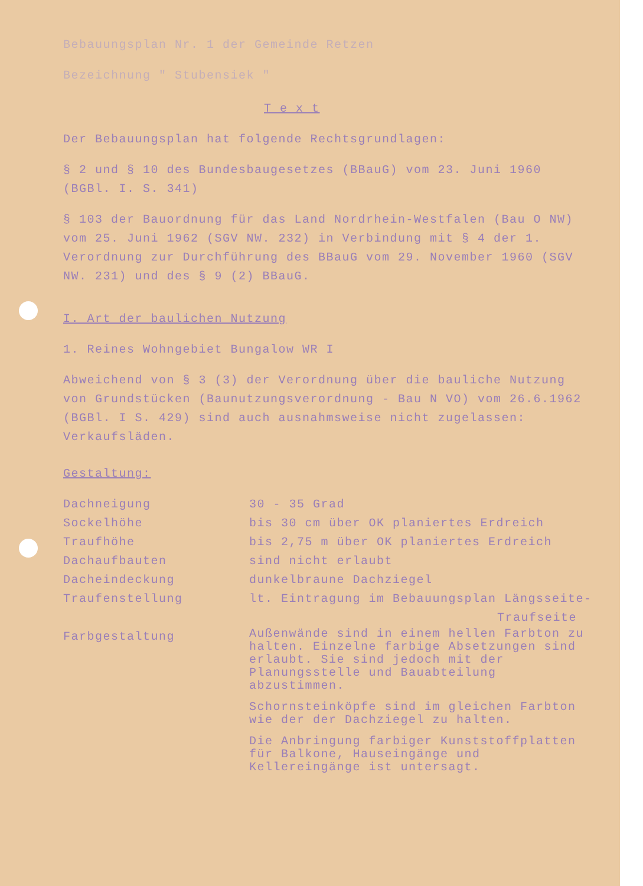Bebauungsplan Nr. 1 der Gemeinde Retzen
Bezeichnung " Stubensiek "
T e x t
Der Bebauungsplan hat folgende Rechtsgrundlagen:
§ 2 und § 10 des Bundesbaugesetzes (BBauG) vom 23. Juni 1960 (BGBl. I. S. 341)
§ 103 der Bauordnung für das Land Nordrhein-Westfalen (Bau O NW) vom 25. Juni 1962 (SGV NW. 232) in Verbindung mit § 4 der 1. Verordnung zur Durchführung des BBauG vom 29. November 1960 (SGV NW. 231) und des § 9 (2) BBauG.
I. Art der baulichen Nutzung
1. Reines Wohngebiet Bungalow WR I
Abweichend von § 3 (3) der Verordnung über die bauliche Nutzung von Grundstücken (Baunutzungsverordnung - Bau N VO) vom 26.6.1962 (BGBl. I S. 429) sind auch ausnahmsweise nicht zugelassen: Verkaufsläden.
Gestaltung:
| Dachneigung | 30 - 35 Grad |
| Sockelhöhe | bis 30 cm über OK planiertes Erdreich |
| Traufhöhe | bis 2,75 m über OK planiertes Erdreich |
| Dachaufbauten | sind nicht erlaubt |
| Dacheindeckung | dunkelbraune Dachziegel |
| Traufenstellung | lt. Eintragung im Bebauungsplan Längsseite- Traufseite |
| Farbgestaltung | Außenwände sind in einem hellen Farbton zu halten. Einzelne farbige Absetzungen sind erlaubt. Sie sind jedoch mit der Planungsstelle und Bauabteilung abzustimmen. Schornsteinköpfe sind im gleichen Farbton wie der der Dachziegel zu halten. Die Anbringung farbiger Kunststoffplatten für Balkone, Hauseingänge und Kellereingänge ist untersagt. |